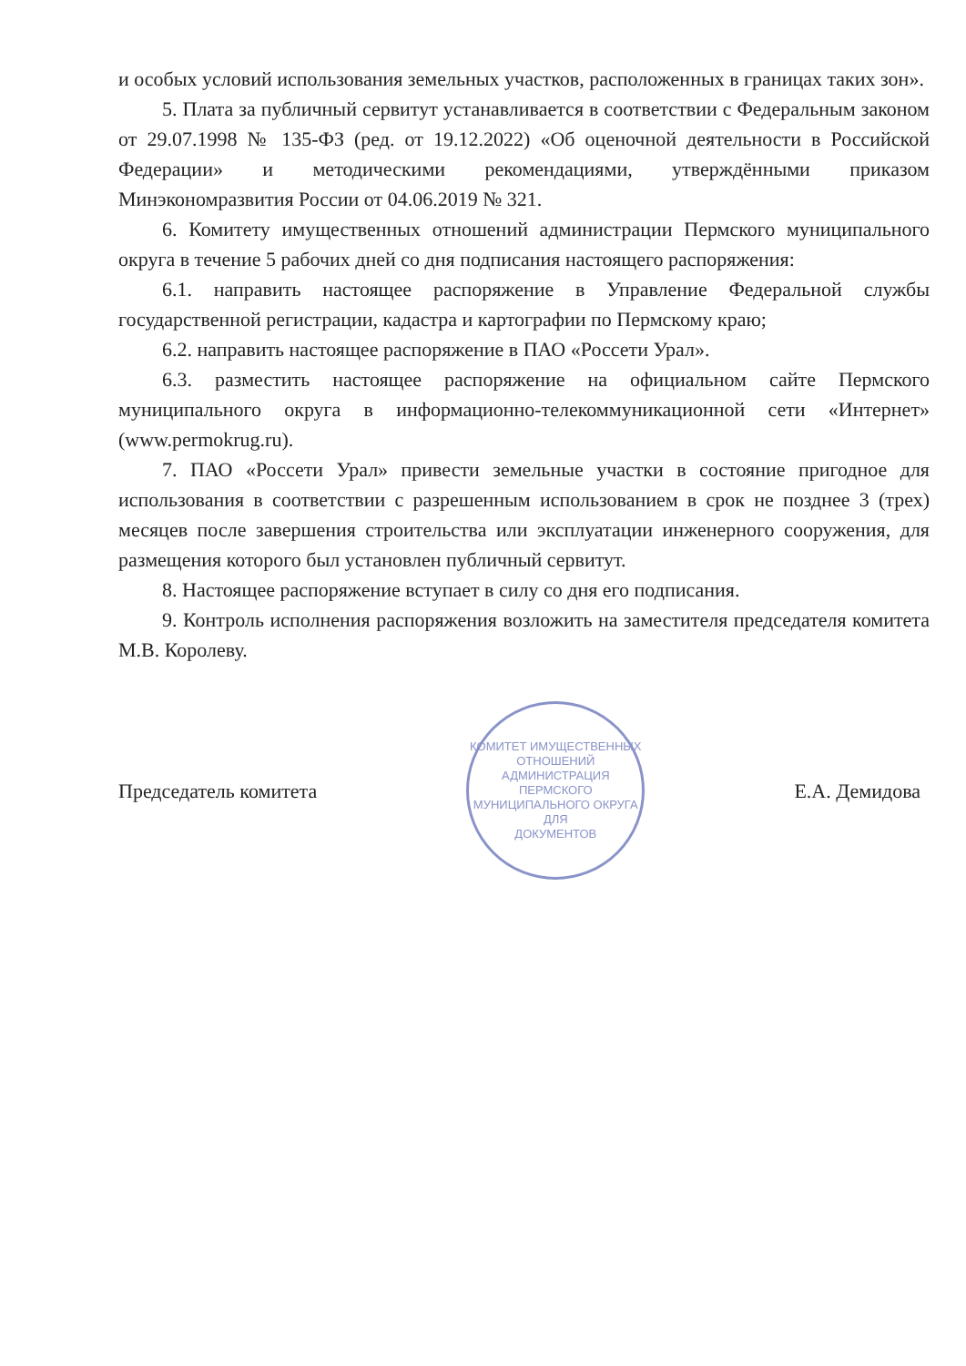и особых условий использования земельных участков, расположенных в границах таких зон».
5. Плата за публичный сервитут устанавливается в соответствии с Федеральным законом от 29.07.1998 № 135-ФЗ (ред. от 19.12.2022) «Об оценочной деятельности в Российской Федерации» и методическими рекомендациями, утверждёнными приказом Минэкономразвития России от 04.06.2019 № 321.
6. Комитету имущественных отношений администрации Пермского муниципального округа в течение 5 рабочих дней со дня подписания настоящего распоряжения:
6.1. направить настоящее распоряжение в Управление Федеральной службы государственной регистрации, кадастра и картографии по Пермскому краю;
6.2. направить настоящее распоряжение в ПАО «Россети Урал».
6.3. разместить настоящее распоряжение на официальном сайте Пермского муниципального округа в информационно-телекоммуникационной сети «Интернет» (www.permokrug.ru).
7. ПАО «Россети Урал» привести земельные участки в состояние пригодное для использования в соответствии с разрешенным использованием в срок не позднее 3 (трех) месяцев после завершения строительства или эксплуатации инженерного сооружения, для размещения которого был установлен публичный сервитут.
8. Настоящее распоряжение вступает в силу со дня его подписания.
9. Контроль исполнения распоряжения возложить на заместителя председателя комитета М.В. Королеву.
Председатель комитета
КОМИТЕТ ИМУЩЕСТВЕННЫХ ОТНОШЕНИЙ
АДМИНИСТРАЦИЯ ПЕРМСКОГО МУНИЦИПАЛЬНОГО ОКРУГА
ДЛЯ
ДОКУМЕНТОВ
Е.А. Демидова